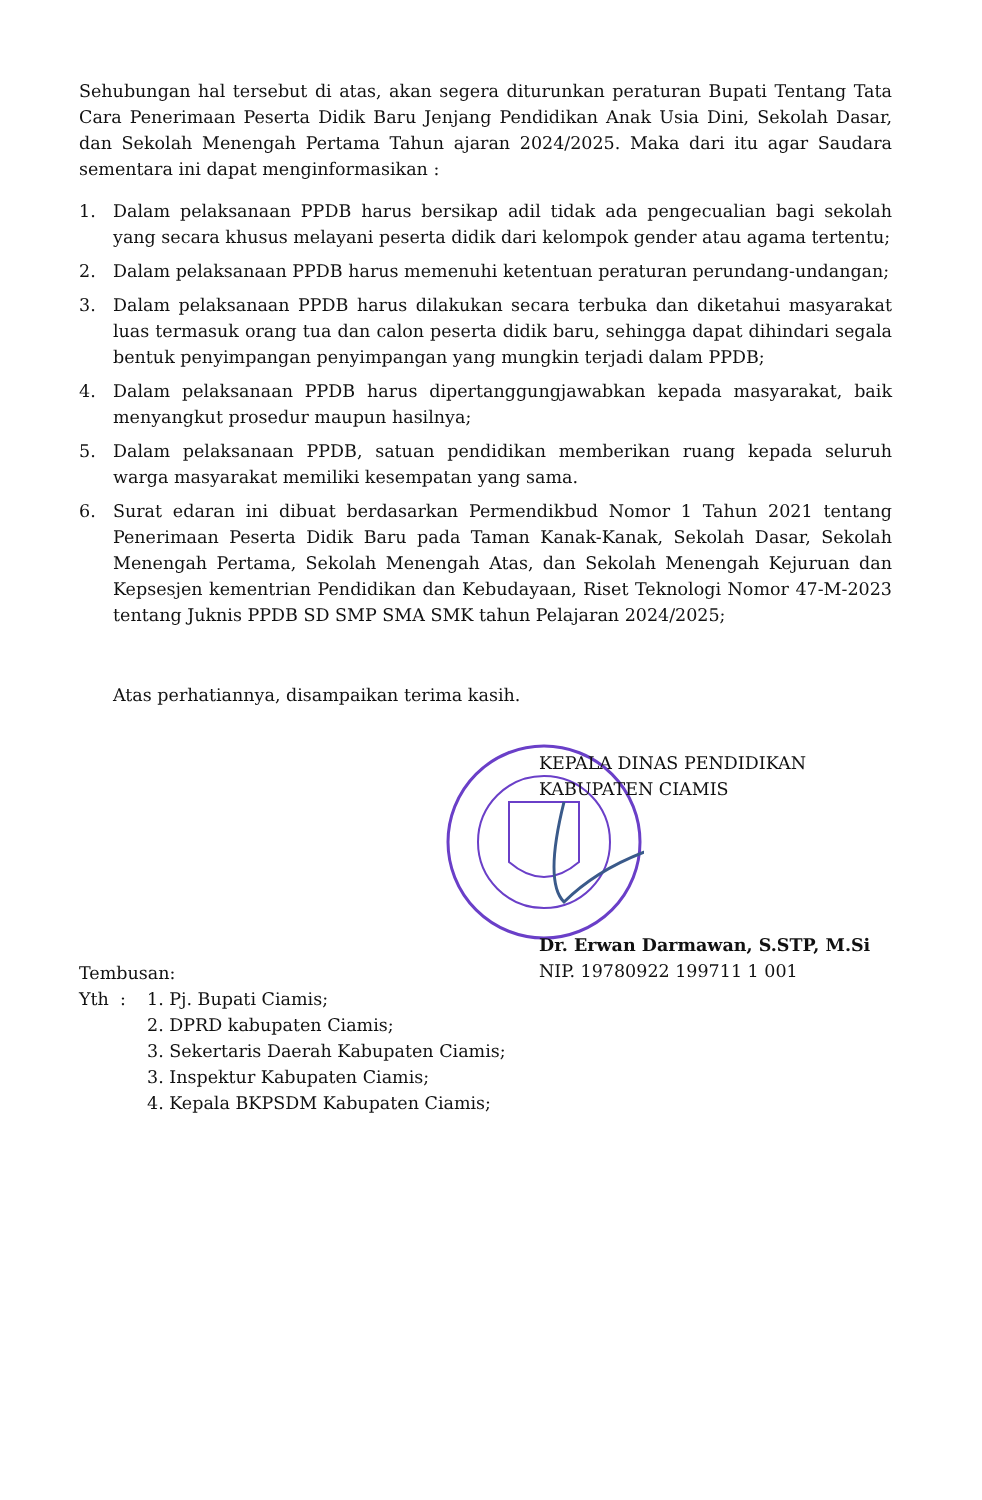Sehubungan hal tersebut di atas, akan segera diturunkan peraturan Bupati Tentang Tata Cara Penerimaan Peserta Didik Baru Jenjang Pendidikan Anak Usia Dini, Sekolah Dasar, dan Sekolah Menengah Pertama Tahun ajaran 2024/2025. Maka dari itu agar Saudara sementara ini dapat menginformasikan :
1. Dalam pelaksanaan PPDB harus bersikap adil tidak ada pengecualian bagi sekolah yang secara khusus melayani peserta didik dari kelompok gender atau agama tertentu;
2. Dalam pelaksanaan PPDB harus memenuhi ketentuan peraturan perundang-undangan;
3. Dalam pelaksanaan PPDB harus dilakukan secara terbuka dan diketahui masyarakat luas termasuk orang tua dan calon peserta didik baru, sehingga dapat dihindari segala bentuk penyimpangan penyimpangan yang mungkin terjadi dalam PPDB;
4. Dalam pelaksanaan PPDB harus dipertanggungjawabkan kepada masyarakat, baik menyangkut prosedur maupun hasilnya;
5. Dalam pelaksanaan PPDB, satuan pendidikan memberikan ruang kepada seluruh warga masyarakat memiliki kesempatan yang sama.
6. Surat edaran ini dibuat berdasarkan Permendikbud Nomor 1 Tahun 2021 tentang Penerimaan Peserta Didik Baru pada Taman Kanak-Kanak, Sekolah Dasar, Sekolah Menengah Pertama, Sekolah Menengah Atas, dan Sekolah Menengah Kejuruan dan Kepsesjen kementrian Pendidikan dan Kebudayaan, Riset Teknologi Nomor 47-M-2023 tentang Juknis PPDB SD SMP SMA SMK tahun Pelajaran 2024/2025;
Atas perhatiannya, disampaikan terima kasih.
KEPALA DINAS PENDIDIKAN
KABUPATEN CIAMIS
Dr. Erwan Darmawan, S.STP, M.Si
NIP. 19780922 199711 1 001
Tembusan:
Yth : 1. Pj. Bupati Ciamis;
2. DPRD kabupaten Ciamis;
3. Sekertaris Daerah Kabupaten Ciamis;
3. Inspektur Kabupaten Ciamis;
4. Kepala BKPSDM Kabupaten Ciamis;